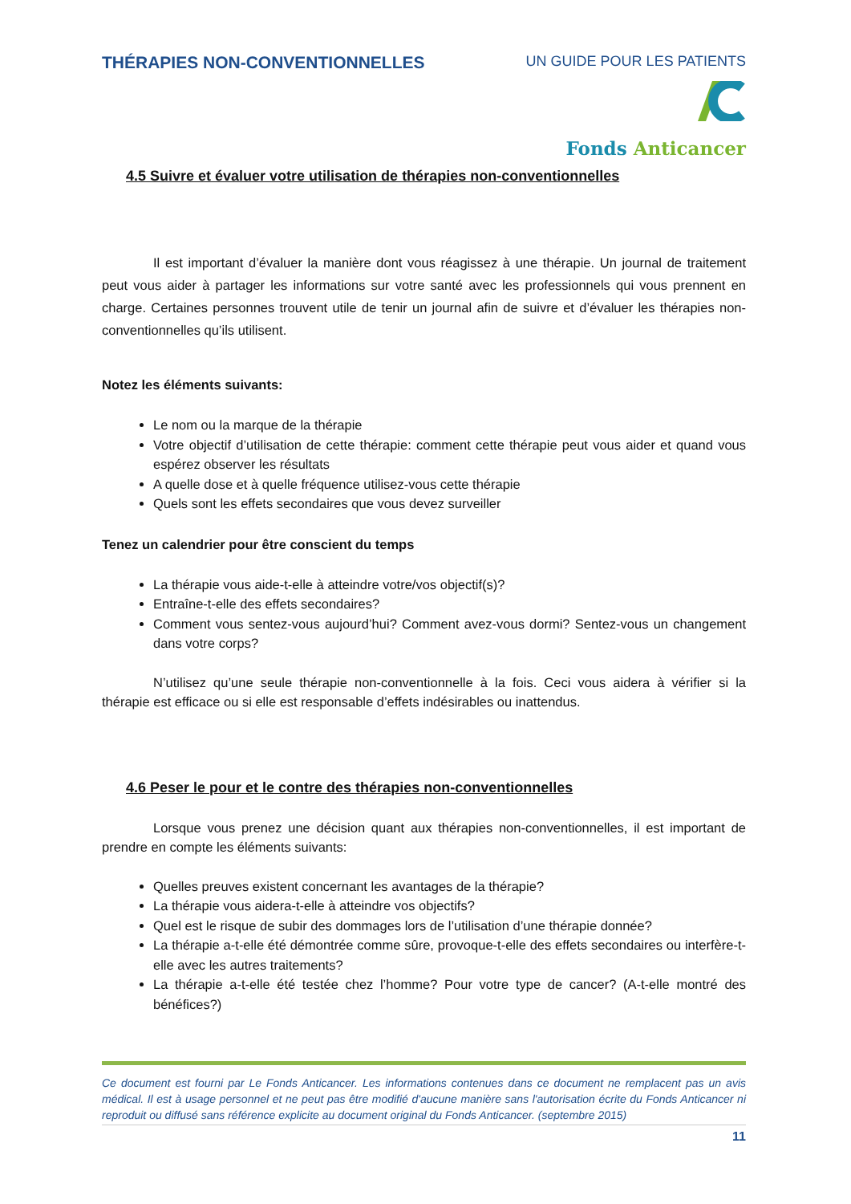THÉRAPIES NON-CONVENTIONNELLES
UN GUIDE POUR LES PATIENTS
Fonds Anticancer
4.5 Suivre et évaluer votre utilisation de thérapies non-conventionnelles
Il est important d’évaluer la manière dont vous réagissez à une thérapie. Un journal de traitement peut vous aider à partager les informations sur votre santé avec les professionnels qui vous prennent en charge. Certaines personnes trouvent utile de tenir un journal afin de suivre et d’évaluer les thérapies non-conventionnelles qu’ils utilisent.
Notez les éléments suivants:
Le nom ou la marque de la thérapie
Votre objectif d’utilisation de cette thérapie: comment cette thérapie peut vous aider et quand vous espérez observer les résultats
A quelle dose et à quelle fréquence utilisez-vous cette thérapie
Quels sont les effets secondaires que vous devez surveiller
Tenez un calendrier pour être conscient du temps
La thérapie vous aide-t-elle à atteindre votre/vos objectif(s)?
Entraîne-t-elle des effets secondaires?
Comment vous sentez-vous aujourd’hui? Comment avez-vous dormi? Sentez-vous un changement dans votre corps?
N’utilisez qu’une seule thérapie non-conventionnelle à la fois. Ceci vous aidera à vérifier si la thérapie est efficace ou si elle est responsable d’effets indésirables ou inattendus.
4.6 Peser le pour et le contre des thérapies non-conventionnelles
Lorsque vous prenez une décision quant aux thérapies non-conventionnelles, il est important de prendre en compte les éléments suivants:
Quelles preuves existent concernant les avantages de la thérapie?
La thérapie vous aidera-t-elle à atteindre vos objectifs?
Quel est le risque de subir des dommages lors de l’utilisation d’une thérapie donnée?
La thérapie a-t-elle été démontrée comme sûre, provoque-t-elle des effets secondaires ou interfère-t-elle avec les autres traitements?
La thérapie a-t-elle été testée chez l’homme? Pour votre type de cancer? (A-t-elle montré des bénéfices?)
Ce document est fourni par Le Fonds Anticancer. Les informations contenues dans ce document ne remplacent pas un avis médical. Il est à usage personnel et ne peut pas être modifié d'aucune manière sans l'autorisation écrite du Fonds Anticancer ni reproduit ou diffusé sans référence explicite au document original du Fonds Anticancer. (septembre 2015)
11